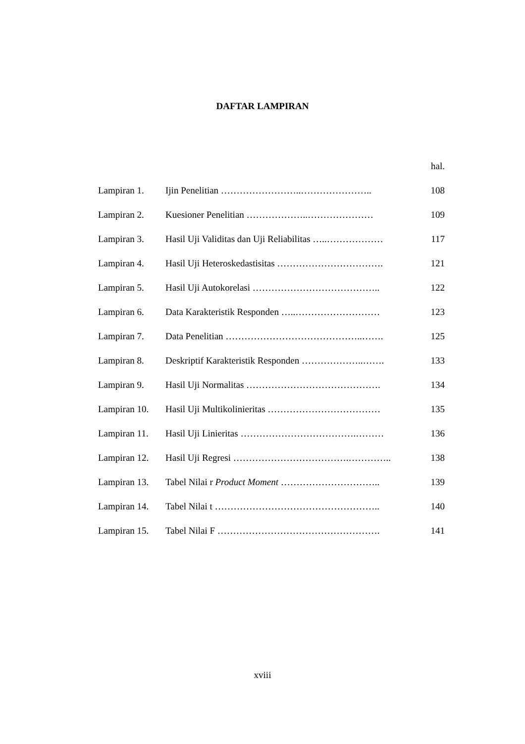DAFTAR LAMPIRAN
| | | hal. |
| Lampiran 1. | Ijin Penelitian ……………………..………………….. | 108 |
| Lampiran 2. | Kuesioner Penelitian ………………..………………… | 109 |
| Lampiran 3. | Hasil Uji Validitas dan Uji Reliabilitas …..……………… | 117 |
| Lampiran 4. | Hasil Uji Heteroskedastisitas ……………………………. | 121 |
| Lampiran 5. | Hasil Uji Autokorelasi ………………………………….. | 122 |
| Lampiran 6. | Data Karakteristik Responden …..……………………… | 123 |
| Lampiran 7. | Data Penelitian ……………………………………..……. | 125 |
| Lampiran 8. | Deskriptif Karakteristik Responden ………………..……. | 133 |
| Lampiran 9. | Hasil Uji Normalitas ……………………………………. | 134 |
| Lampiran 10. | Hasil Uji Multikolinieritas ……………………………… | 135 |
| Lampiran 11. | Hasil Uji Linieritas ……………………………….……… | 136 |
| Lampiran 12. | Hasil Uji Regresi ……………………………….………….. | 138 |
| Lampiran 13. | Tabel Nilai r Product Moment ………………………….. | 139 |
| Lampiran 14. | Tabel Nilai t …………………………………………….. | 140 |
| Lampiran 15. | Tabel Nilai F ……………………………………………. | 141 |
xviii